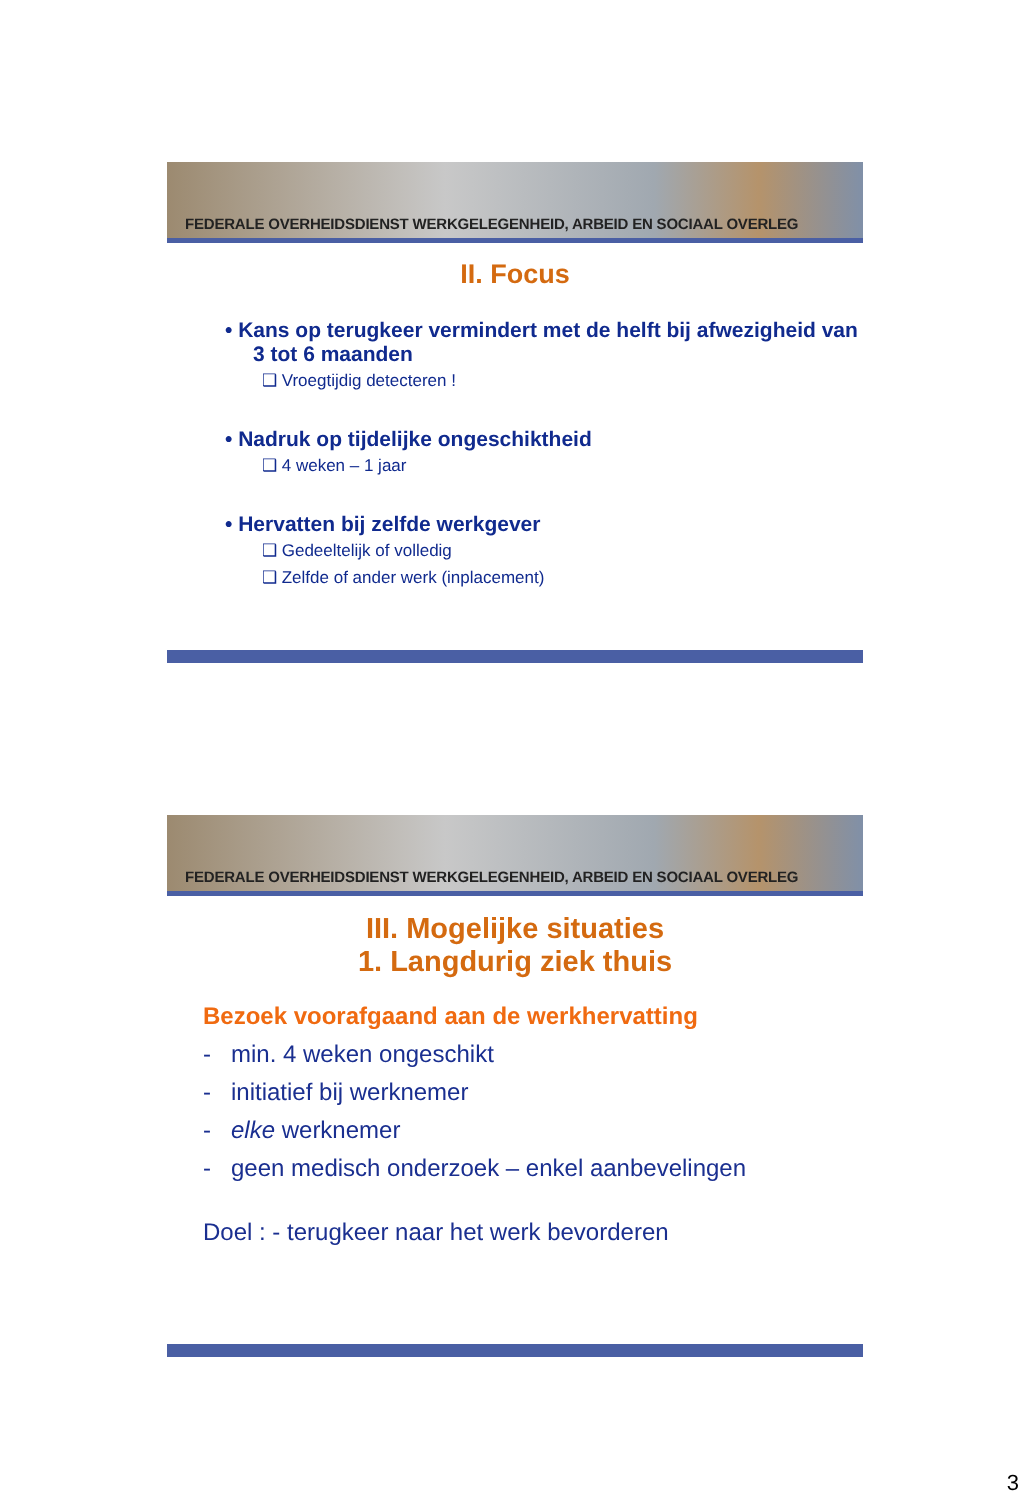FEDERALE OVERHEIDSDIENST WERKGELEGENHEID, ARBEID EN SOCIAAL OVERLEG
II. Focus
• Kans op terugkeer vermindert met de helft bij afwezigheid van 3 tot 6 maanden
❑ Vroegtijdig detecteren !
• Nadruk op tijdelijke ongeschiktheid
❑ 4 weken – 1 jaar
• Hervatten bij zelfde werkgever
❑ Gedeeltelijk of volledig
❑ Zelfde of ander werk (inplacement)
FEDERALE OVERHEIDSDIENST WERKGELEGENHEID, ARBEID EN SOCIAAL OVERLEG
III. Mogelijke situaties
1. Langdurig ziek thuis
Bezoek voorafgaand aan de werkhervatting
- min. 4 weken ongeschikt
- initiatief bij werknemer
- elke werknemer
- geen medisch onderzoek – enkel aanbevelingen
Doel : - terugkeer naar het werk bevorderen
3